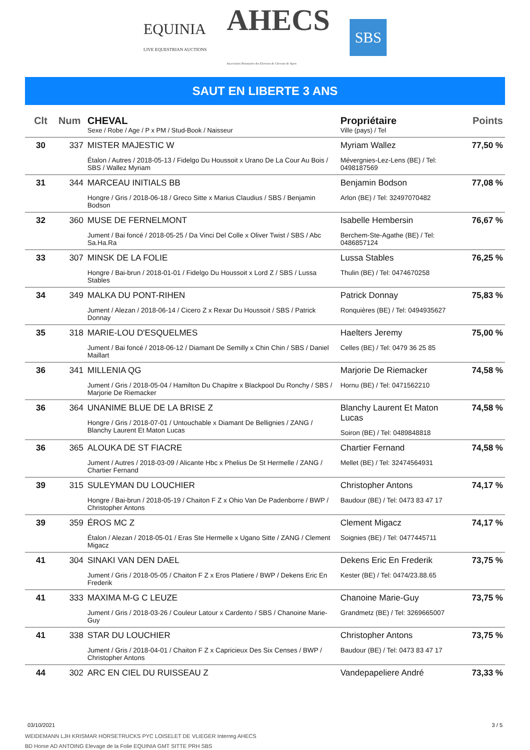EQUINIA
LIVE EQUESTRIAN AUCTIONS
AHECS
Association Hennuyère des Eleveurs de Chevaux de Sport
SBS
SAUT EN LIBERTE 3 ANS
| Clt | Num | CHEVAL Sexe / Robe / Age / P x PM / Stud-Book / Naisseur | Propriétaire Ville (pays) / Tel | Points |
| --- | --- | --- | --- | --- |
| 30 | 337 | MISTER MAJESTIC W Étalon / Autres / 2018-05-13 / Fidelgo Du Houssoit x Urano De La Cour Au Bois / SBS / Wallez Myriam | Myriam Wallez Mévergnies-Lez-Lens (BE) / Tel: 0498187569 | 77,50 % |
| 31 | 344 | MARCEAU INITIALS BB Hongre / Gris / 2018-06-18 / Greco Sitte x Marius Claudius / SBS / Benjamin Bodson | Benjamin Bodson Arlon (BE) / Tel: 32497070482 | 77,08 % |
| 32 | 360 | MUSE DE FERNELMONT Jument / Bai foncé / 2018-05-25 / Da Vinci Del Colle x Oliver Twist / SBS / Abc Sa.Ha.Ra | Isabelle Hembersin Berchem-Ste-Agathe (BE) / Tel: 0486857124 | 76,67 % |
| 33 | 307 | MINSK DE LA FOLIE Hongre / Bai-brun / 2018-01-01 / Fidelgo Du Houssoit x Lord Z / SBS / Lussa Stables | Lussa Stables Thulin (BE) / Tel: 0474670258 | 76,25 % |
| 34 | 349 | MALKA DU PONT-RIHEN Jument / Alezan / 2018-06-14 / Cicero Z x Rexar Du Houssoit / SBS / Patrick Donnay | Patrick Donnay Ronquières (BE) / Tel: 0494935627 | 75,83 % |
| 35 | 318 | MARIE-LOU D'ESQUELMES Jument / Bai foncé / 2018-06-12 / Diamant De Semilly x Chin Chin / SBS / Daniel Maillart | Haelters Jeremy Celles (BE) / Tel: 0479 36 25 85 | 75,00 % |
| 36 | 341 | MILLENIA QG Jument / Gris / 2018-05-04 / Hamilton Du Chapitre x Blackpool Du Ronchy / SBS / Marjorie De Riemacker | Marjorie De Riemacker Hornu (BE) / Tel: 0471562210 | 74,58 % |
| 36 | 364 | UNANIME BLUE DE LA BRISE Z Hongre / Gris / 2018-07-01 / Untouchable x Diamant De Bellignies / ZANG / Blanchy Laurent Et Maton Lucas | Blanchy Laurent Et Maton Lucas Soiron (BE) / Tel: 0489848818 | 74,58 % |
| 36 | 365 | ALOUKA DE ST FIACRE Jument / Autres / 2018-03-09 / Alicante Hbc x Phelius De St Hermelle / ZANG / Chartier Fernand | Chartier Fernand Mellet (BE) / Tel: 32474564931 | 74,58 % |
| 39 | 315 | SULEYMAN DU LOUCHIER Hongre / Bai-brun / 2018-05-19 / Chaiton F Z x Ohio Van De Padenborre / BWP / Christopher Antons | Christopher Antons Baudour (BE) / Tel: 0473 83 47 17 | 74,17 % |
| 39 | 359 | ÉROS MC Z Étalon / Alezan / 2018-05-01 / Eras Ste Hermelle x Ugano Sitte / ZANG / Clement Migacz | Clement Migacz Soignies (BE) / Tel: 0477445711 | 74,17 % |
| 41 | 304 | SINAKI VAN DEN DAEL Jument / Gris / 2018-05-05 / Chaiton F Z x Eros Platiere / BWP / Dekens Eric En Frederik | Dekens Eric En Frederik Kester (BE) / Tel: 0474/23.88.65 | 73,75 % |
| 41 | 333 | MAXIMA M-G C LEUZE Jument / Gris / 2018-03-26 / Couleur Latour x Cardento / SBS / Chanoine Marie-Guy | Chanoine Marie-Guy Grandmetz (BE) / Tel: 3269665007 | 73,75 % |
| 41 | 338 | STAR DU LOUCHIER Jument / Gris / 2018-04-01 / Chaiton F Z x Capricieux Des Six Censes / BWP / Christopher Antons | Christopher Antons Baudour (BE) / Tel: 0473 83 47 17 | 73,75 % |
| 44 | 302 | ARC EN CIEL DU RUISSEAU Z | Vandepapeliere André | 73,33 % |
03/10/2021 3 / 5
WEIDEMANN LJH KRISMAR HORSETRUCKS PYC LOISELET DE VLIEGER Interreg AHECS
BD Horse AD ANTOING Elevage de la Folie EQUINIA GMT SITTE PRH SBS